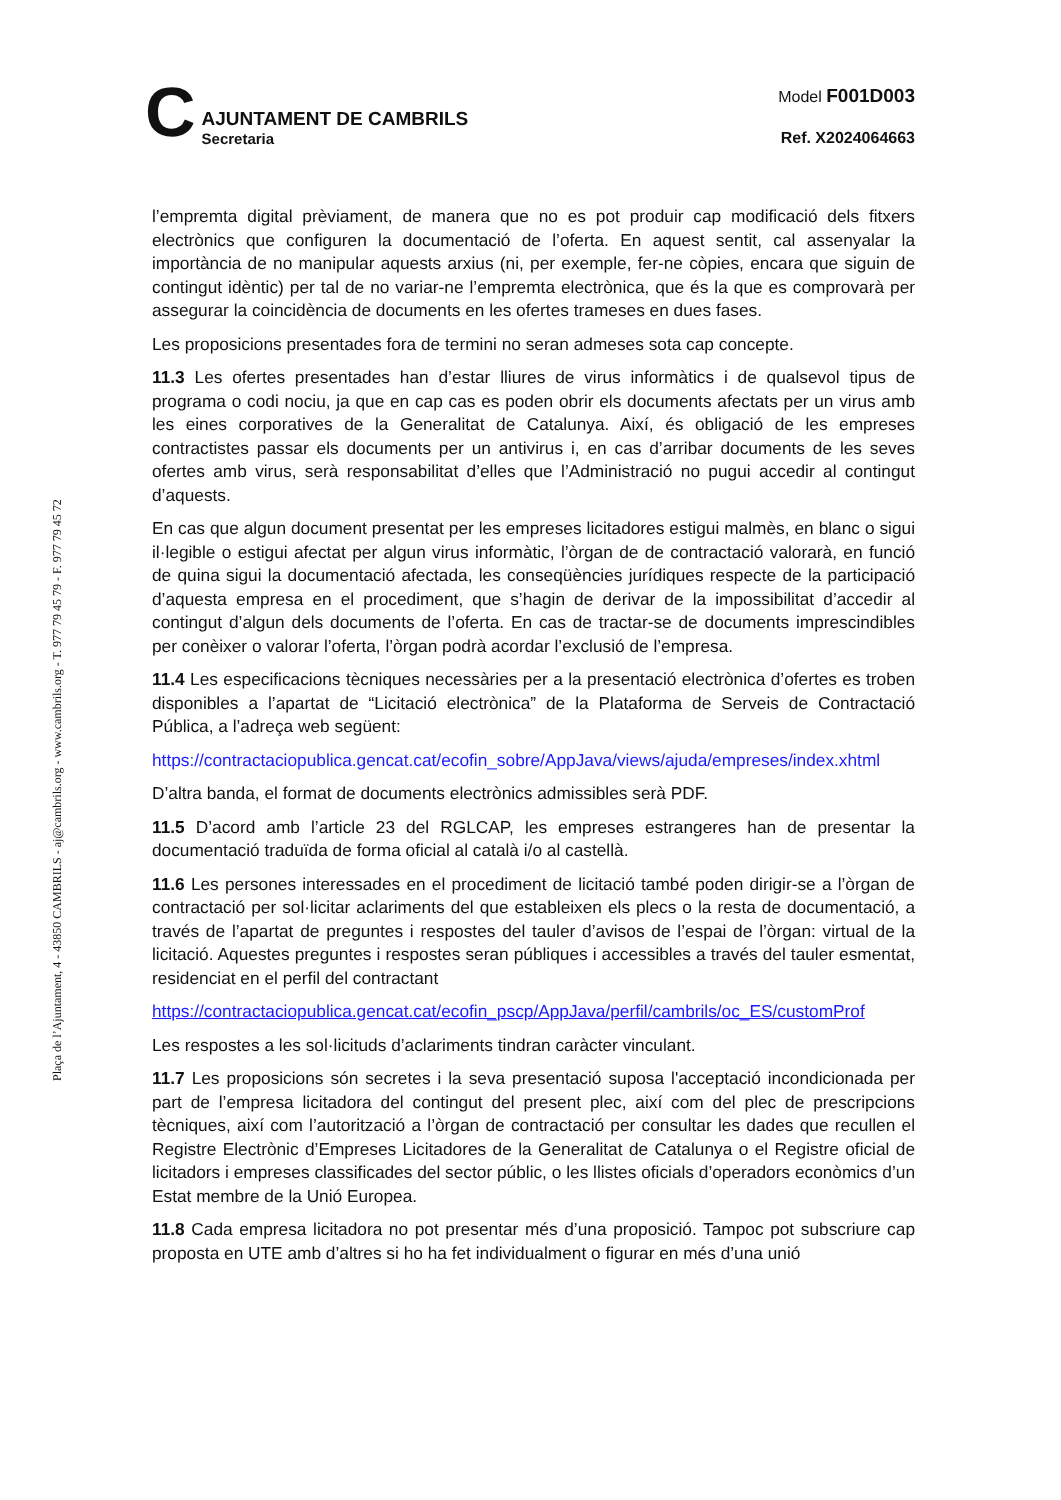C
AJUNTAMENT DE CAMBRILS
Secretaria
Model F001D003
Ref. X2024064663
Plaça de l’Ajuntament, 4 - 43850 CAMBRILS - aj@cambrils.org - www.cambrils.org - T. 977 79 45 79 - F. 977 79 45 72
l’empremta digital prèviament, de manera que no es pot produir cap modificació dels fitxers electrònics que configuren la documentació de l’oferta. En aquest sentit, cal assenyalar la importància de no manipular aquests arxius (ni, per exemple, fer-ne còpies, encara que siguin de contingut idèntic) per tal de no variar-ne l’empremta electrònica, que és la que es comprovarà per assegurar la coincidència de documents en les ofertes trameses en dues fases.
Les proposicions presentades fora de termini no seran admeses sota cap concepte.
11.3 Les ofertes presentades han d’estar lliures de virus informàtics i de qualsevol tipus de programa o codi nociu, ja que en cap cas es poden obrir els documents afectats per un virus amb les eines corporatives de la Generalitat de Catalunya. Així, és obligació de les empreses contractistes passar els documents per un antivirus i, en cas d’arribar documents de les seves ofertes amb virus, serà responsabilitat d’elles que l’Administració no pugui accedir al contingut d’aquests.
En cas que algun document presentat per les empreses licitadores estigui malmès, en blanc o sigui il·legible o estigui afectat per algun virus informàtic, l’òrgan de de contractació valorarà, en funció de quina sigui la documentació afectada, les conseqüències jurídiques respecte de la participació d’aquesta empresa en el procediment, que s’hagin de derivar de la impossibilitat d’accedir al contingut d’algun dels documents de l’oferta. En cas de tractar-se de documents imprescindibles per conèixer o valorar l’oferta, l’òrgan podrà acordar l’exclusió de l’empresa.
11.4 Les especificacions tècniques necessàries per a la presentació electrònica d’ofertes es troben disponibles a l’apartat de “Licitació electrònica” de la Plataforma de Serveis de Contractació Pública, a l’adreça web següent:
https://contractaciopublica.gencat.cat/ecofin_sobre/AppJava/views/ajuda/empreses/index.xhtml
D’altra banda, el format de documents electrònics admissibles serà PDF.
11.5 D’acord amb l’article 23 del RGLCAP, les empreses estrangeres han de presentar la documentació traduïda de forma oficial al català i/o al castellà.
11.6 Les persones interessades en el procediment de licitació també poden dirigir-se a l’òrgan de contractació per sol·licitar aclariments del que estableixen els plecs o la resta de documentació, a través de l’apartat de preguntes i respostes del tauler d’avisos de l’espai de l’òrgan: virtual de la licitació. Aquestes preguntes i respostes seran públiques i accessibles a través del tauler esmentat, residenciat en el perfil del contractant
https://contractaciopublica.gencat.cat/ecofin_pscp/AppJava/perfil/cambrils/oc_ES/customProf
Les respostes a les sol·licituds d’aclariments tindran caràcter vinculant.
11.7 Les proposicions són secretes i la seva presentació suposa l'acceptació incondicionada per part de l’empresa licitadora del contingut del present plec, així com del plec de prescripcions tècniques, així com l’autorització a l’òrgan de contractació per consultar les dades que recullen el Registre Electrònic d’Empreses Licitadores de la Generalitat de Catalunya o el Registre oficial de licitadors i empreses classificades del sector públic, o les llistes oficials d’operadors econòmics d’un Estat membre de la Unió Europea.
11.8 Cada empresa licitadora no pot presentar més d’una proposició. Tampoc pot subscriure cap proposta en UTE amb d’altres si ho ha fet individualment o figurar en més d’una unió